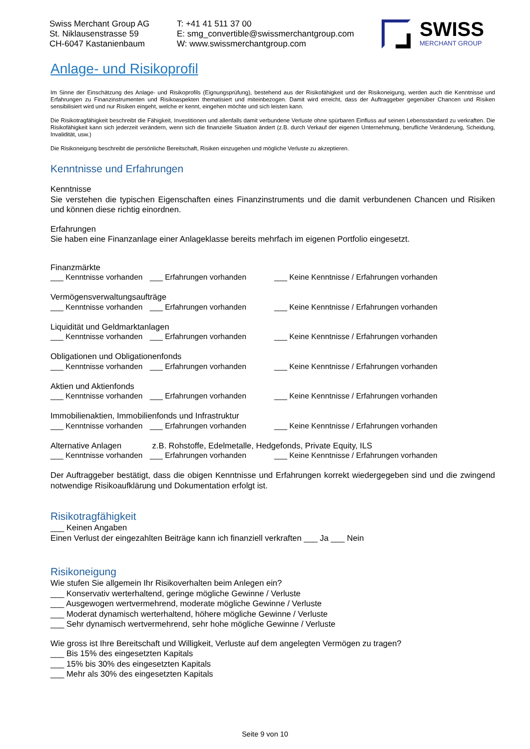Swiss Merchant Group AG
St. Niklausenstrasse 59
CH-6047 Kastanienbaum
T: +41 41 511 37 00
E: smg_convertible@swissmerchantgroup.com
W: www.swissmerchantgroup.com
SWISS
MERCHANT GROUP
Anlage- und Risikoprofil
Im Sinne der Einschätzung des Anlage- und Risikoprofils (Eignungsprüfung), bestehend aus der Risikofähigkeit und der Risikoneigung, werden auch die Kenntnisse und Erfahrungen zu Finanzinstrumenten und Risikoaspekten thematisiert und miteinbezogen. Damit wird erreicht, dass der Auftraggeber gegenüber Chancen und Risiken sensibilisiert wird und nur Risiken eingeht, welche er kennt, eingehen möchte und sich leisten kann.
Die Risikotragfähigkeit beschreibt die Fähigkeit, Investitionen und allenfalls damit verbundene Verluste ohne spürbaren Einfluss auf seinen Lebensstandard zu verkraften. Die Risikofähigkeit kann sich jederzeit verändern, wenn sich die finanzielle Situation ändert (z.B. durch Verkauf der eigenen Unternehmung, berufliche Veränderung, Scheidung, Invalidität, usw.)
Die Risikoneigung beschreibt die persönliche Bereitschaft, Risiken einzugehen und mögliche Verluste zu akzeptieren.
Kenntnisse und Erfahrungen
Kenntnisse
Sie verstehen die typischen Eigenschaften eines Finanzinstruments und die damit verbundenen Chancen und Risiken und können diese richtig einordnen.
Erfahrungen
Sie haben eine Finanzanlage einer Anlageklasse bereits mehrfach im eigenen Portfolio eingesetzt.
Finanzmärkte
___ Kenntnisse vorhanden ___ Erfahrungen vorhanden ___ Keine Kenntnisse / Erfahrungen vorhanden
Vermögensverwaltungsaufträge
___ Kenntnisse vorhanden ___ Erfahrungen vorhanden ___ Keine Kenntnisse / Erfahrungen vorhanden
Liquidität und Geldmarktanlagen
___ Kenntnisse vorhanden ___ Erfahrungen vorhanden ___ Keine Kenntnisse / Erfahrungen vorhanden
Obligationen und Obligationenfonds
___ Kenntnisse vorhanden ___ Erfahrungen vorhanden ___ Keine Kenntnisse / Erfahrungen vorhanden
Aktien und Aktienfonds
___ Kenntnisse vorhanden ___ Erfahrungen vorhanden ___ Keine Kenntnisse / Erfahrungen vorhanden
Immobilienaktien, Immobilienfonds und Infrastruktur
___ Kenntnisse vorhanden ___ Erfahrungen vorhanden ___ Keine Kenntnisse / Erfahrungen vorhanden
Alternative Anlagen z.B. Rohstoffe, Edelmetalle, Hedgefonds, Private Equity, ILS
___ Kenntnisse vorhanden ___ Erfahrungen vorhanden ___ Keine Kenntnisse / Erfahrungen vorhanden
Der Auftraggeber bestätigt, dass die obigen Kenntnisse und Erfahrungen korrekt wiedergegeben sind und die zwingend notwendige Risikoaufklärung und Dokumentation erfolgt ist.
Risikotragfähigkeit
___ Keinen Angaben
Einen Verlust der eingezahlten Beiträge kann ich finanziell verkraften ___ Ja ___ Nein
Risikoneigung
Wie stufen Sie allgemein Ihr Risikoverhalten beim Anlegen ein?
___ Konservativ werterhaltend, geringe mögliche Gewinne / Verluste
___ Ausgewogen wertvermehrend, moderate mögliche Gewinne / Verluste
___ Moderat dynamisch werterhaltend, höhere mögliche Gewinne / Verluste
___ Sehr dynamisch wertvermehrend, sehr hohe mögliche Gewinne / Verluste
Wie gross ist Ihre Bereitschaft und Willigkeit, Verluste auf dem angelegten Vermögen zu tragen?
___ Bis 15% des eingesetzten Kapitals
___ 15% bis 30% des eingesetzten Kapitals
___ Mehr als 30% des eingesetzten Kapitals
Seite 9 von 10